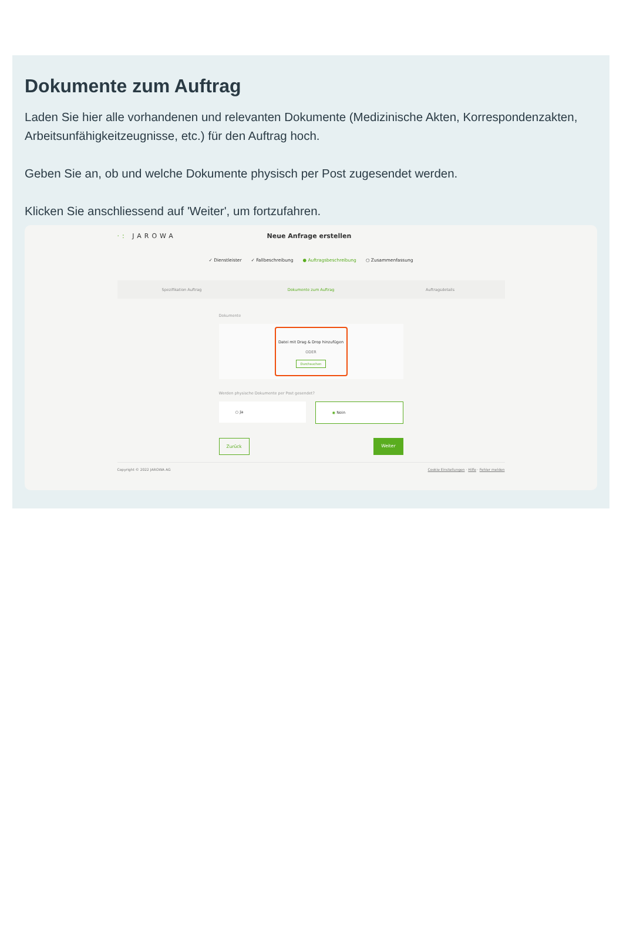Dokumente zum Auftrag
Laden Sie hier alle vorhandenen und relevanten Dokumente (Medizinische Akten, Korrespondenzakten, Arbeitsunfähigkeitzeugnisse, etc.) für den Auftrag hoch.
Geben Sie an, ob und welche Dokumente physisch per Post zugesendet werden.
Klicken Sie anschliessend auf 'Weiter', um fortzufahren.
·: JAROWA Neue Anfrage erstellen
✓ Dienstleister ✓ Fallbeschreibung ● Auftragsbeschreibung ○ Zusammenfassung
Spezifikation Auftrag Dokumente zum Auftrag Auftragsdetails
Dokumente
Datei mit Drag & Drop hinzufügen
ODER
Durchsuchen
Werden physische Dokumente per Post gesendet?
○ Ja ◉ Nein
Zurück Weiter
Copyright © 2022 JAROWA AG Cookie Einstellungen · Hilfe · Fehler melden